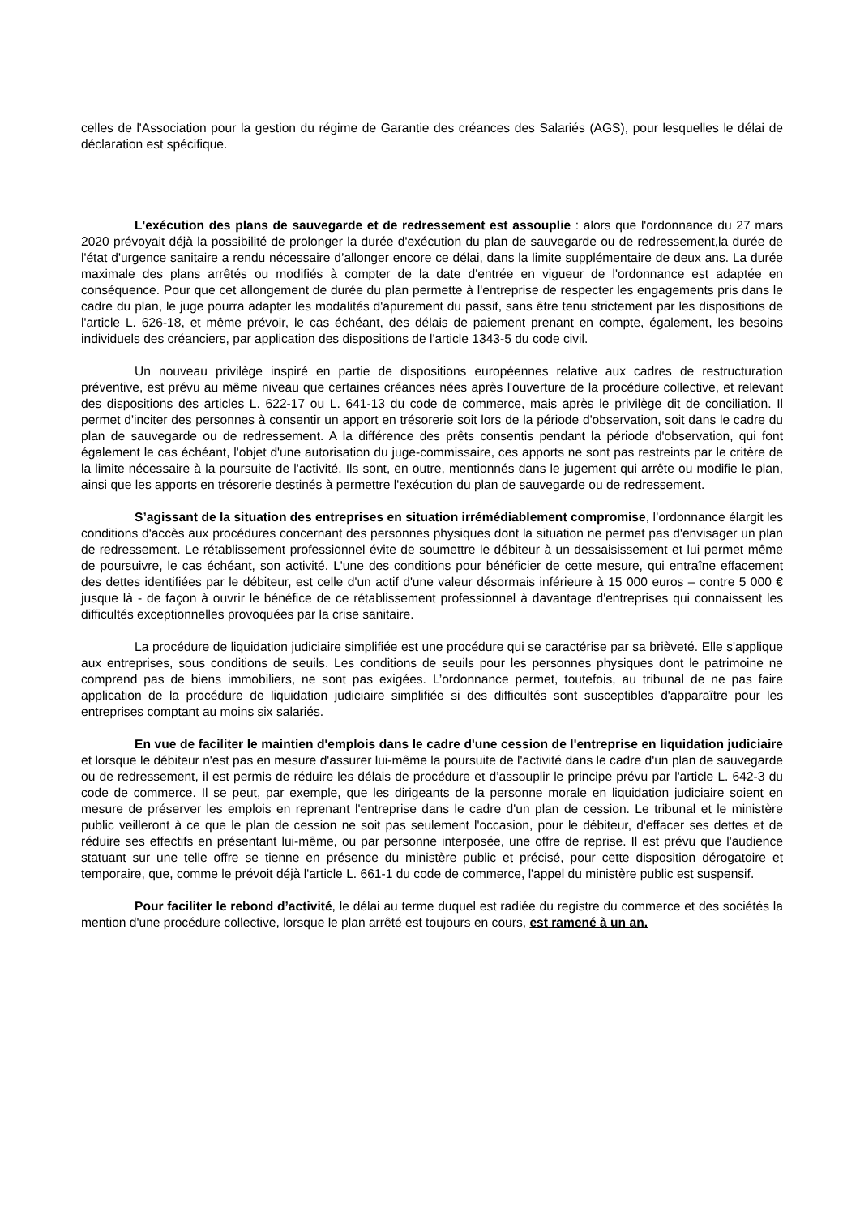celles de l'Association pour la gestion du régime de Garantie des créances des Salariés (AGS), pour lesquelles le délai de déclaration est spécifique.
L'exécution des plans de sauvegarde et de redressement est assouplie : alors que l'ordonnance du 27 mars 2020 prévoyait déjà la possibilité de prolonger la durée d'exécution du plan de sauvegarde ou de redressement,la durée de l'état d'urgence sanitaire a rendu nécessaire d’allonger encore ce délai, dans la limite supplémentaire de deux ans. La durée maximale des plans arrêtés ou modifiés à compter de la date d'entrée en vigueur de l'ordonnance est adaptée en conséquence. Pour que cet allongement de durée du plan permette à l'entreprise de respecter les engagements pris dans le cadre du plan, le juge pourra adapter les modalités d'apurement du passif, sans être tenu strictement par les dispositions de l'article L. 626-18, et même prévoir, le cas échéant, des délais de paiement prenant en compte, également, les besoins individuels des créanciers, par application des dispositions de l'article 1343-5 du code civil.
Un nouveau privilège inspiré en partie de dispositions européennes relative aux cadres de restructuration préventive, est prévu au même niveau que certaines créances nées après l'ouverture de la procédure collective, et relevant des dispositions des articles L. 622-17 ou L. 641-13 du code de commerce, mais après le privilège dit de conciliation. Il permet d'inciter des personnes à consentir un apport en trésorerie soit lors de la période d'observation, soit dans le cadre du plan de sauvegarde ou de redressement. A la différence des prêts consentis pendant la période d'observation, qui font également le cas échéant, l'objet d'une autorisation du juge-commissaire, ces apports ne sont pas restreints par le critère de la limite nécessaire à la poursuite de l'activité. Ils sont, en outre, mentionnés dans le jugement qui arrête ou modifie le plan, ainsi que les apports en trésorerie destinés à permettre l'exécution du plan de sauvegarde ou de redressement.
S’agissant de la situation des entreprises en situation irrémédiablement compromise, l’ordonnance élargit les conditions d'accès aux procédures concernant des personnes physiques dont la situation ne permet pas d'envisager un plan de redressement. Le rétablissement professionnel évite de soumettre le débiteur à un dessaisissement et lui permet même de poursuivre, le cas échéant, son activité. L'une des conditions pour bénéficier de cette mesure, qui entraîne effacement des dettes identifiées par le débiteur, est celle d'un actif d'une valeur désormais inférieure à 15 000 euros – contre 5 000 € jusque là - de façon à ouvrir le bénéfice de ce rétablissement professionnel à davantage d'entreprises qui connaissent les difficultés exceptionnelles provoquées par la crise sanitaire.
La procédure de liquidation judiciaire simplifiée est une procédure qui se caractérise par sa brièveté. Elle s'applique aux entreprises, sous conditions de seuils. Les conditions de seuils pour les personnes physiques dont le patrimoine ne comprend pas de biens immobiliers, ne sont pas exigées. L’ordonnance permet, toutefois, au tribunal de ne pas faire application de la procédure de liquidation judiciaire simplifiée si des difficultés sont susceptibles d'apparaître pour les entreprises comptant au moins six salariés.
En vue de faciliter le maintien d'emplois dans le cadre d'une cession de l'entreprise en liquidation judiciaire et lorsque le débiteur n'est pas en mesure d'assurer lui-même la poursuite de l'activité dans le cadre d'un plan de sauvegarde ou de redressement, il est permis de réduire les délais de procédure et d’assouplir le principe prévu par l'article L. 642-3 du code de commerce. Il se peut, par exemple, que les dirigeants de la personne morale en liquidation judiciaire soient en mesure de préserver les emplois en reprenant l'entreprise dans le cadre d'un plan de cession. Le tribunal et le ministère public veilleront à ce que le plan de cession ne soit pas seulement l'occasion, pour le débiteur, d'effacer ses dettes et de réduire ses effectifs en présentant lui-même, ou par personne interposée, une offre de reprise. Il est prévu que l'audience statuant sur une telle offre se tienne en présence du ministère public et précisé, pour cette disposition dérogatoire et temporaire, que, comme le prévoit déjà l'article L. 661-1 du code de commerce, l'appel du ministère public est suspensif.
Pour faciliter le rebond d’activité, le délai au terme duquel est radiée du registre du commerce et des sociétés la mention d'une procédure collective, lorsque le plan arrêté est toujours en cours, est ramené à un an.